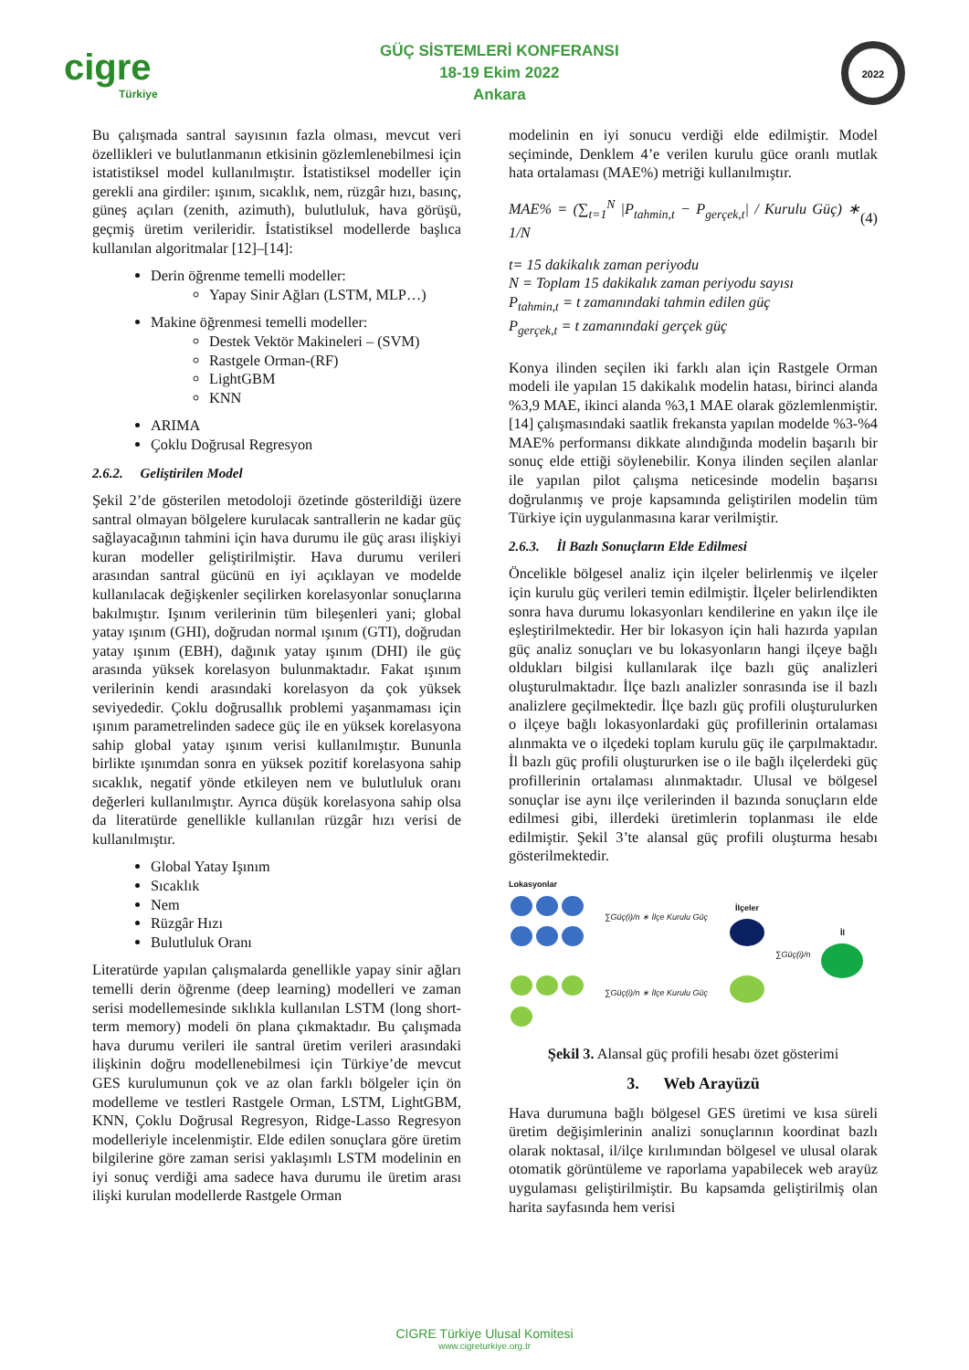cigre
Türkiye
GÜÇ SİSTEMLERİ KONFERANSI
18-19 Ekim 2022
Ankara
2022
Bu çalışmada santral sayısının fazla olması, mevcut veri özellikleri ve bulutlanmanın etkisinin gözlemlenebilmesi için istatistiksel model kullanılmıştır. İstatistiksel modeller için gerekli ana girdiler: ışınım, sıcaklık, nem, rüzgâr hızı, basınç, güneş açıları (zenith, azimuth), bulutluluk, hava görüşü, geçmiş üretim verileridir. İstatistiksel modellerde başlıca kullanılan algoritmalar [12]–[14]:
Derin öğrenme temelli modeller:
Yapay Sinir Ağları (LSTM, MLP…)
Makine öğrenmesi temelli modeller:
Destek Vektör Makineleri – (SVM)
Rastgele Orman-(RF)
LightGBM
KNN
ARIMA
Çoklu Doğrusal Regresyon
2.6.2. Geliştirilen Model
Şekil 2’de gösterilen metodoloji özetinde gösterildiği üzere santral olmayan bölgelere kurulacak santrallerin ne kadar güç sağlayacağının tahmini için hava durumu ile güç arası ilişkiyi kuran modeller geliştirilmiştir. Hava durumu verileri arasından santral gücünü en iyi açıklayan ve modelde kullanılacak değişkenler seçilirken korelasyonlar sonuçlarına bakılmıştır. Işınım verilerinin tüm bileşenleri yani; global yatay ışınım (GHI), doğrudan normal ışınım (GTI), doğrudan yatay ışınım (EBH), dağınık yatay ışınım (DHI) ile güç arasında yüksek korelasyon bulunmaktadır. Fakat ışınım verilerinin kendi arasındaki korelasyon da çok yüksek seviyededir. Çoklu doğrusallık problemi yaşanmaması için ışınım parametrelinden sadece güç ile en yüksek korelasyona sahip global yatay ışınım verisi kullanılmıştır. Bununla birlikte ışınımdan sonra en yüksek pozitif korelasyona sahip sıcaklık, negatif yönde etkileyen nem ve bulutluluk oranı değerleri kullanılmıştır. Ayrıca düşük korelasyona sahip olsa da literatürde genellikle kullanılan rüzgâr hızı verisi de kullanılmıştır.
Global Yatay Işınım
Sıcaklık
Nem
Rüzgâr Hızı
Bulutluluk Oranı
Literatürde yapılan çalışmalarda genellikle yapay sinir ağları temelli derin öğrenme (deep learning) modelleri ve zaman serisi modellemesinde sıklıkla kullanılan LSTM (long short-term memory) modeli ön plana çıkmaktadır. Bu çalışmada hava durumu verileri ile santral üretim verileri arasındaki ilişkinin doğru modellenebilmesi için Türkiye’de mevcut GES kurulumunun çok ve az olan farklı bölgeler için ön modelleme ve testleri Rastgele Orman, LSTM, LightGBM, KNN, Çoklu Doğrusal Regresyon, Ridge-Lasso Regresyon modelleriyle incelenmiştir. Elde edilen sonuçlara göre üretim bilgilerine göre zaman serisi yaklaşımlı LSTM modelinin en iyi sonuç verdiği ama sadece hava durumu ile üretim arası ilişki kurulan modellerde Rastgele Orman
modelinin en iyi sonucu verdiği elde edilmiştir. Model seçiminde, Denklem 4’e verilen kurulu güce oranlı mutlak hata ortalaması (MAE%) metriği kullanılmıştır.
MAE% = (∑<sub>t=1</sub><sup>N</sup> |P<sub>tahmin,t</sub> − P<sub>gerçek,t</sub>| / Kurulu Güç) ∗ 1/N (4)
t= 15 dakikalık zaman periyodu
N = Toplam 15 dakikalık zaman periyodu sayısı
P<sub>tahmin,t</sub> = t zamanındaki tahmin edilen güç
P<sub>gerçek,t</sub> = t zamanındaki gerçek güç
Konya ilinden seçilen iki farklı alan için Rastgele Orman modeli ile yapılan 15 dakikalık modelin hatası, birinci alanda %3,9 MAE, ikinci alanda %3,1 MAE olarak gözlemlenmiştir. [14] çalışmasındaki saatlik frekansta yapılan modelde %3-%4 MAE% performansı dikkate alındığında modelin başarılı bir sonuç elde ettiği söylenebilir. Konya ilinden seçilen alanlar ile yapılan pilot çalışma neticesinde modelin başarısı doğrulanmış ve proje kapsamında geliştirilen modelin tüm Türkiye için uygulanmasına karar verilmiştir.
2.6.3. İl Bazlı Sonuçların Elde Edilmesi
Öncelikle bölgesel analiz için ilçeler belirlenmiş ve ilçeler için kurulu güç verileri temin edilmiştir. İlçeler belirlendikten sonra hava durumu lokasyonları kendilerine en yakın ilçe ile eşleştirilmektedir. Her bir lokasyon için hali hazırda yapılan güç analiz sonuçları ve bu lokasyonların hangi ilçeye bağlı oldukları bilgisi kullanılarak ilçe bazlı güç analizleri oluşturulmaktadır. İlçe bazlı analizler sonrasında ise il bazlı analizlere geçilmektedir. İlçe bazlı güç profili oluşturulurken o ilçeye bağlı lokasyonlardaki güç profillerinin ortalaması alınmakta ve o ilçedeki toplam kurulu güç ile çarpılmaktadır. İl bazlı güç profili oluştururken ise o ile bağlı ilçelerdeki güç profillerinin ortalaması alınmaktadır. Ulusal ve bölgesel sonuçlar ise aynı ilçe verilerinden il bazında sonuçların elde edilmesi gibi, illerdeki üretimlerin toplanması ile elde edilmiştir. Şekil 3’te alansal güç profili oluşturma hesabı gösterilmektedir.
Lokasyonlar
∑Güç(i)/n ∗ İlçe Kurulu Güç
∑Güç(i)/n ∗ İlçe Kurulu Güç
İlçeler
∑Güç(i)/n İl
Şekil 3. Alansal güç profili hesabı özet gösterimi
3. Web Arayüzü
Hava durumuna bağlı bölgesel GES üretimi ve kısa süreli üretim değişimlerinin analizi sonuçlarının koordinat bazlı olarak noktasal, il/ilçe kırılımından bölgesel ve ulusal olarak otomatik görüntüleme ve raporlama yapabilecek web arayüz uygulaması geliştirilmiştir. Bu kapsamda geliştirilmiş olan harita sayfasında hem verisi
CIGRE Türkiye Ulusal Komitesi
www.cigreturkiye.org.tr